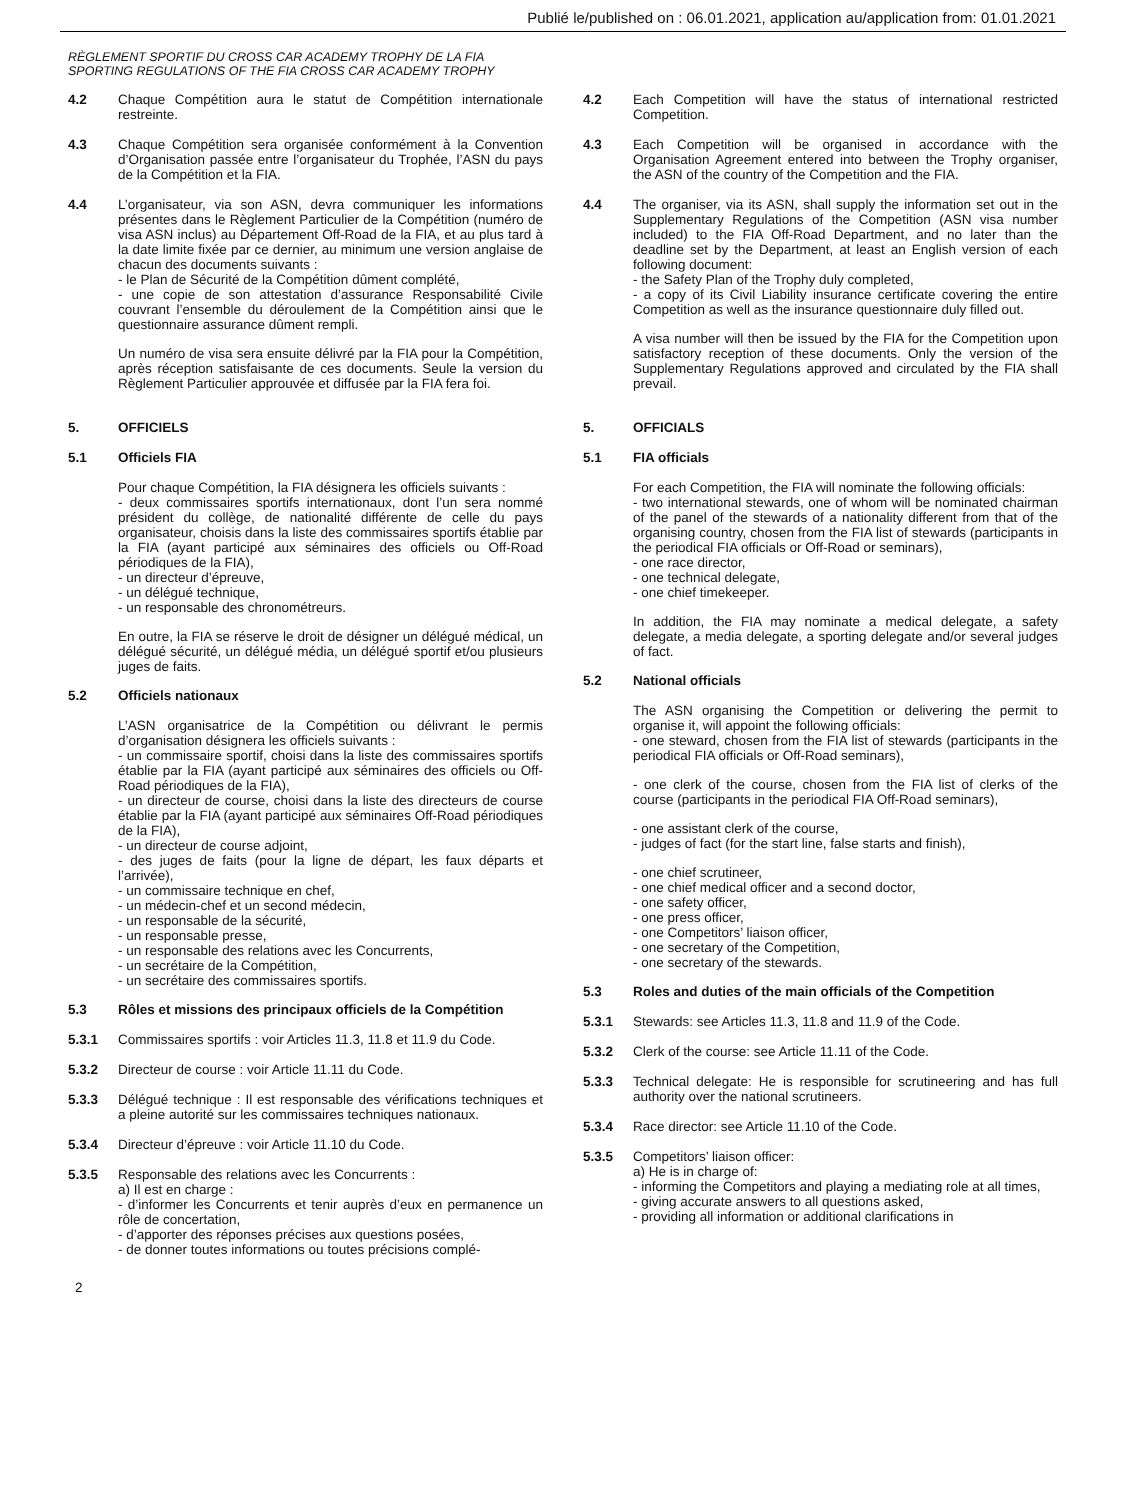Publié le/published on : 06.01.2021, application au/application from: 01.01.2021
RÈGLEMENT SPORTIF DU CROSS CAR ACADEMY TROPHY DE LA FIA
SPORTING REGULATIONS OF THE FIA CROSS CAR ACADEMY TROPHY
4.2 Chaque Compétition aura le statut de Compétition internationale restreinte.
4.3 Chaque Compétition sera organisée conformément à la Convention d’Organisation passée entre l’organisateur du Trophée, l’ASN du pays de la Compétition et la FIA.
4.4 L’organisateur, via son ASN, devra communiquer les informations présentes dans le Règlement Particulier de la Compétition (numéro de visa ASN inclus) au Département Off-Road de la FIA, et au plus tard à la date limite fixée par ce dernier, au minimum une version anglaise de chacun des documents suivants :
- le Plan de Sécurité de la Compétition dûment complété,
- une copie de son attestation d’assurance Responsabilité Civile couvrant l’ensemble du déroulement de la Compétition ainsi que le questionnaire assurance dûment rempli.
Un numéro de visa sera ensuite délivré par la FIA pour la Compétition, après réception satisfaisante de ces documents. Seule la version du Règlement Particulier approuvée et diffusée par la FIA fera foi.
5. OFFICIELS
5.1 Officiels FIA
Pour chaque Compétition, la FIA désignera les officiels suivants :
- deux commissaires sportifs internationaux, dont l’un sera nommé président du collège, de nationalité différente de celle du pays organisateur, choisis dans la liste des commissaires sportifs établie par la FIA (ayant participé aux séminaires des officiels ou Off-Road périodiques de la FIA),
- un directeur d’épreuve,
- un délégué technique,
- un responsable des chronométreurs.
En outre, la FIA se réserve le droit de désigner un délégué médical, un délégué sécurité, un délégué média, un délégué sportif et/ou plusieurs juges de faits.
5.2 Officiels nationaux
L’ASN organisatrice de la Compétition ou délivrant le permis d’organisation désignera les officiels suivants :
- un commissaire sportif, choisi dans la liste des commissaires sportifs établie par la FIA (ayant participé aux séminaires des officiels ou Off-Road périodiques de la FIA),
- un directeur de course, choisi dans la liste des directeurs de course établie par la FIA (ayant participé aux séminaires Off-Road périodiques de la FIA),
- un directeur de course adjoint,
- des juges de faits (pour la ligne de départ, les faux départs et l’arrivée),
- un commissaire technique en chef,
- un médecin-chef et un second médecin,
- un responsable de la sécurité,
- un responsable presse,
- un responsable des relations avec les Concurrents,
- un secrétaire de la Compétition,
- un secrétaire des commissaires sportifs.
5.3 Rôles et missions des principaux officiels de la Compétition
5.3.1 Commissaires sportifs : voir Articles 11.3, 11.8 et 11.9 du Code.
5.3.2 Directeur de course : voir Article 11.11 du Code.
5.3.3 Délégué technique : Il est responsable des vérifications techniques et a pleine autorité sur les commissaires techniques nationaux.
5.3.4 Directeur d’épreuve : voir Article 11.10 du Code.
5.3.5 Responsable des relations avec les Concurrents :
a) Il est en charge :
- d’informer les Concurrents et tenir auprès d’eux en permanence un rôle de concertation,
- d’apporter des réponses précises aux questions posées,
- de donner toutes informations ou toutes précisions complé-
4.2 Each Competition will have the status of international restricted Competition.
4.3 Each Competition will be organised in accordance with the Organisation Agreement entered into between the Trophy organiser, the ASN of the country of the Competition and the FIA.
4.4 The organiser, via its ASN, shall supply the information set out in the Supplementary Regulations of the Competition (ASN visa number included) to the FIA Off-Road Department, and no later than the deadline set by the Department, at least an English version of each following document:
- the Safety Plan of the Trophy duly completed,
- a copy of its Civil Liability insurance certificate covering the entire Competition as well as the insurance questionnaire duly filled out.
A visa number will then be issued by the FIA for the Competition upon satisfactory reception of these documents. Only the version of the Supplementary Regulations approved and circulated by the FIA shall prevail.
5. OFFICIALS
5.1 FIA officials
For each Competition, the FIA will nominate the following officials:
- two international stewards, one of whom will be nominated chairman of the panel of the stewards of a nationality different from that of the organising country, chosen from the FIA list of stewards (participants in the periodical FIA officials or Off-Road or seminars),
- one race director,
- one technical delegate,
- one chief timekeeper.
In addition, the FIA may nominate a medical delegate, a safety delegate, a media delegate, a sporting delegate and/or several judges of fact.
5.2 National officials
The ASN organising the Competition or delivering the permit to organise it, will appoint the following officials:
- one steward, chosen from the FIA list of stewards (participants in the periodical FIA officials or Off-Road seminars),
- one clerk of the course, chosen from the FIA list of clerks of the course (participants in the periodical FIA Off-Road seminars),
- one assistant clerk of the course,
- judges of fact (for the start line, false starts and finish),
- one chief scrutineer,
- one chief medical officer and a second doctor,
- one safety officer,
- one press officer,
- one Competitors’ liaison officer,
- one secretary of the Competition,
- one secretary of the stewards.
5.3 Roles and duties of the main officials of the Competition
5.3.1 Stewards: see Articles 11.3, 11.8 and 11.9 of the Code.
5.3.2 Clerk of the course: see Article 11.11 of the Code.
5.3.3 Technical delegate: He is responsible for scrutineering and has full authority over the national scrutineers.
5.3.4 Race director: see Article 11.10 of the Code.
5.3.5 Competitors’ liaison officer:
a) He is in charge of:
- informing the Competitors and playing a mediating role at all times,
- giving accurate answers to all questions asked,
- providing all information or additional clarifications in
2